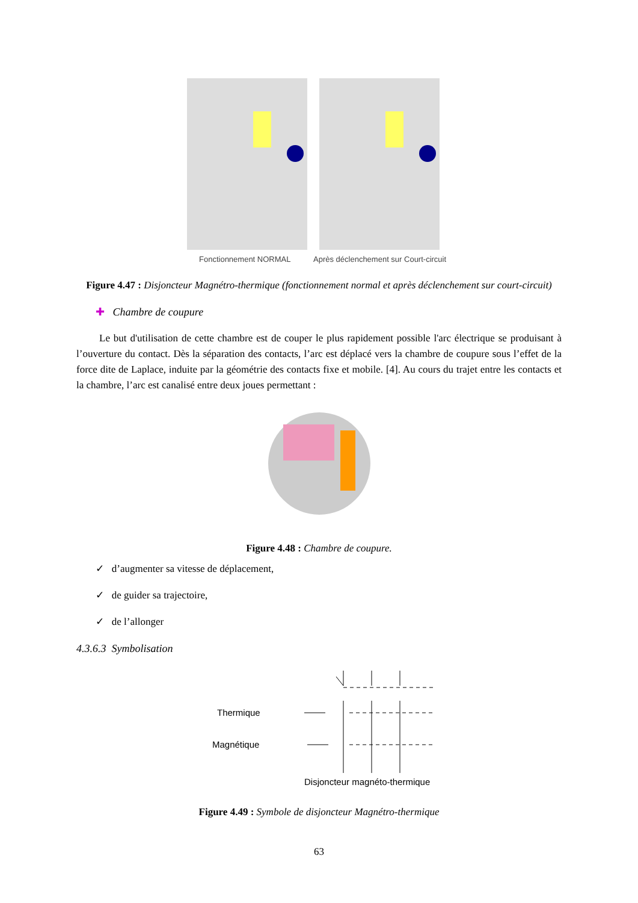Fonctionnement NORMAL
Après déclenchement sur Court-circuit
Figure 4.47 : Disjoncteur Magnétro-thermique (fonctionnement normal et après déclenchement sur court-circuit)
✚ Chambre de coupure
Le but d'utilisation de cette chambre est de couper le plus rapidement possible l'arc électrique se produisant à l’ouverture du contact. Dès la séparation des contacts, l’arc est déplacé vers la chambre de coupure sous l’effet de la force dite de Laplace, induite par la géométrie des contacts fixe et mobile. [4]. Au cours du trajet entre les contacts et la chambre, l’arc est canalisé entre deux joues permettant :
Figure 4.48 : Chambre de coupure.
✓ d’augmenter sa vitesse de déplacement,
✓ de guider sa trajectoire,
✓ de l’allonger
4.3.6.3 Symbolisation
Thermique
Magnétique
Disjoncteur magnéto-thermique
Figure 4.49 : Symbole de disjoncteur Magnétro-thermique
63